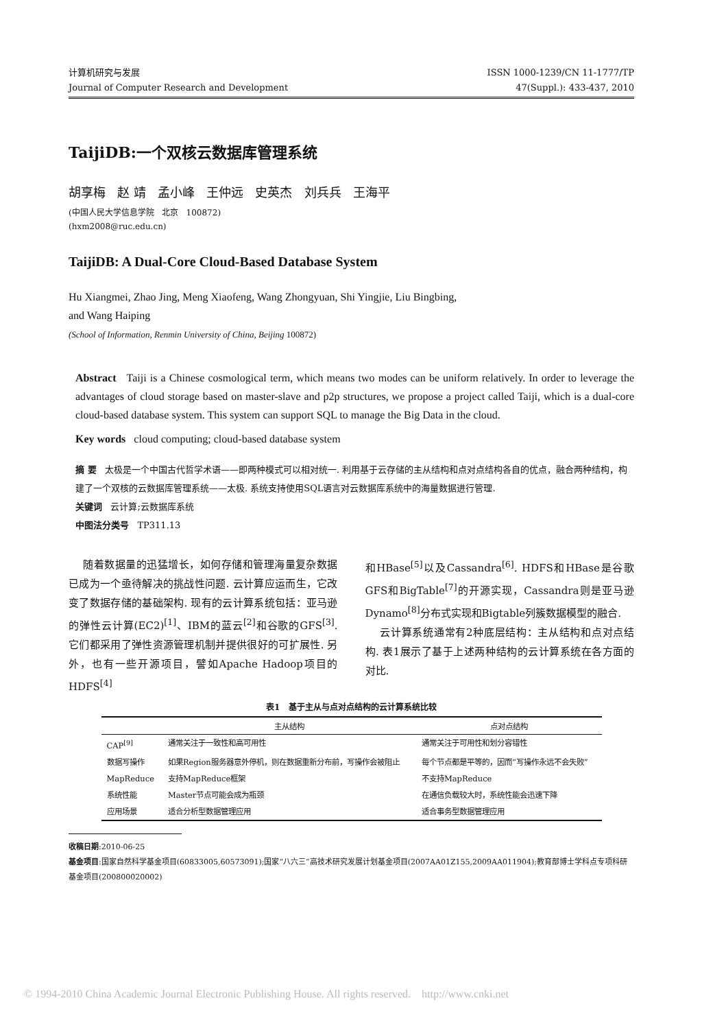计算机研究与发展
Journal of Computer Research and Development
ISSN 1000-1239/CN 11-1777/TP
47(Suppl.): 433-437, 2010
TaijiDB:一个双核云数据库管理系统
胡享梅 赵 靖 孟小峰 王仲远 史英杰 刘兵兵 王海平
(中国人民大学信息学院 北京 100872)
(hxm2008@ruc.edu.cn)
TaijiDB: A Dual-Core Cloud-Based Database System
Hu Xiangmei, Zhao Jing, Meng Xiaofeng, Wang Zhongyuan, Shi Yingjie, Liu Bingbing,
and Wang Haiping
(School of Information, Renmin University of China, Beijing 100872)
Abstract Taiji is a Chinese cosmological term, which means two modes can be uniform relatively. In order to leverage the advantages of cloud storage based on master-slave and p2p structures, we propose a project called Taiji, which is a dual-core cloud-based database system. This system can support SQL to manage the Big Data in the cloud.
Key words cloud computing; cloud-based database system
摘 要 太极是一个中国古代哲学术语——即两种模式可以相对统一. 利用基于云存储的主从结构和点对点结构各自的优点，融合两种结构，构建了一个双核的云数据库管理系统——太极. 系统支持使用SQL语言对云数据库系统中的海量数据进行管理.
关键词 云计算;云数据库系统
中图法分类号 TP311.13
随着数据量的迅猛增长，如何存储和管理海量复杂数据已成为一个亟待解决的挑战性问题. 云计算应运而生，它改变了数据存储的基础架构. 现有的云计算系统包括：亚马逊的弹性云计算(EC2)<sup>[1]</sup>、IBM的蓝云<sup>[2]</sup>和谷歌的GFS<sup>[3]</sup>. 它们都采用了弹性资源管理机制并提供很好的可扩展性. 另外，也有一些开源项目，譬如Apache Hadoop项目的HDFS<sup>[4]</sup>
和HBase<sup>[5]</sup>以及Cassandra<sup>[6]</sup>. HDFS和HBase是谷歌GFS和BigTable<sup>[7]</sup>的开源实现，Cassandra则是亚马逊Dynamo<sup>[8]</sup>分布式实现和Bigtable列簇数据模型的融合.
云计算系统通常有2种底层结构：主从结构和点对点结构. 表1展示了基于上述两种结构的云计算系统在各方面的对比.
表1 基于主从与点对点结构的云计算系统比较
| | 主从结构 | 点对点结构 |
| --- | --- | --- |
| CAP<sup>[9]</sup> | 通常关注于一致性和高可用性 | 通常关注于可用性和划分容错性 |
| 数据写操作 | 如果Region服务器意外停机，则在数据重新分布前，写操作会被阻止 | 每个节点都是平等的，因而“写操作永远不会失败” |
| MapReduce | 支持MapReduce框架 | 不支持MapReduce |
| 系统性能 | Master节点可能会成为瓶颈 | 在通信负载较大时，系统性能会迅速下降 |
| 应用场景 | 适合分析型数据管理应用 | 适合事务型数据管理应用 |
收稿日期:2010-06-25
基金项目:国家自然科学基金项目(60833005,60573091);国家“八六三”高技术研究发展计划基金项目(2007AA01Z155,2009AA011904);教育部博士学科点专项科研基金项目(200800020002)
© 1994-2010 China Academic Journal Electronic Publishing House. All rights reserved. http://www.cnki.net